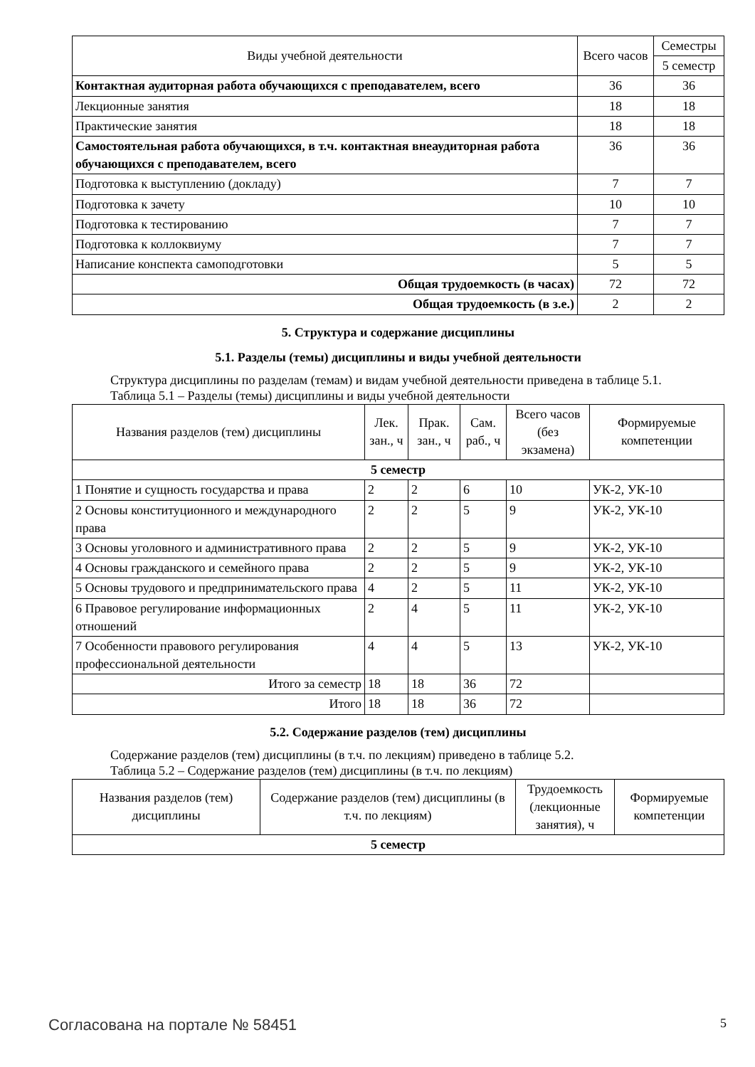| Виды учебной деятельности | Всего часов | Семестры |
| --- | --- | --- |
| | | 5 семестр |
| Контактная аудиторная работа обучающихся с преподавателем, всего | 36 | 36 |
| Лекционные занятия | 18 | 18 |
| Практические занятия | 18 | 18 |
| Самостоятельная работа обучающихся, в т.ч. контактная внеаудиторная работа обучающихся с преподавателем, всего | 36 | 36 |
| Подготовка к выступлению (докладу) | 7 | 7 |
| Подготовка к зачету | 10 | 10 |
| Подготовка к тестированию | 7 | 7 |
| Подготовка к коллоквиуму | 7 | 7 |
| Написание конспекта самоподготовки | 5 | 5 |
| Общая трудоемкость (в часах) | 72 | 72 |
| Общая трудоемкость (в з.е.) | 2 | 2 |
5. Структура и содержание дисциплины
5.1. Разделы (темы) дисциплины и виды учебной деятельности
Структура дисциплины по разделам (темам) и видам учебной деятельности приведена в таблице 5.1.
Таблица 5.1 – Разделы (темы) дисциплины и виды учебной деятельности
| Названия разделов (тем) дисциплины | Лек. зан., ч | Прак. зан., ч | Сам. раб., ч | Всего часов (без экзамена) | Формируемые компетенции |
| --- | --- | --- | --- | --- | --- |
| 5 семестр | | | | | |
| 1 Понятие и сущность государства и права | 2 | 2 | 6 | 10 | УК-2, УК-10 |
| 2 Основы конституционного и международного права | 2 | 2 | 5 | 9 | УК-2, УК-10 |
| 3 Основы уголовного и административного права | 2 | 2 | 5 | 9 | УК-2, УК-10 |
| 4 Основы гражданского и семейного права | 2 | 2 | 5 | 9 | УК-2, УК-10 |
| 5 Основы трудового и предпринимательского права | 4 | 2 | 5 | 11 | УК-2, УК-10 |
| 6 Правовое регулирование информационных отношений | 2 | 4 | 5 | 11 | УК-2, УК-10 |
| 7 Особенности правового регулирования профессиональной деятельности | 4 | 4 | 5 | 13 | УК-2, УК-10 |
| Итого за семестр | 18 | 18 | 36 | 72 | |
| Итого | 18 | 18 | 36 | 72 | |
5.2. Содержание разделов (тем) дисциплины
Содержание разделов (тем) дисциплины (в т.ч. по лекциям) приведено в таблице 5.2.
Таблица 5.2 – Содержание разделов (тем) дисциплины (в т.ч. по лекциям)
| Названия разделов (тем) дисциплины | Содержание разделов (тем) дисциплины (в т.ч. по лекциям) | Трудоемкость (лекционные занятия), ч | Формируемые компетенции |
| --- | --- | --- | --- |
| 5 семестр | | | |
Согласована на портале № 58451 5